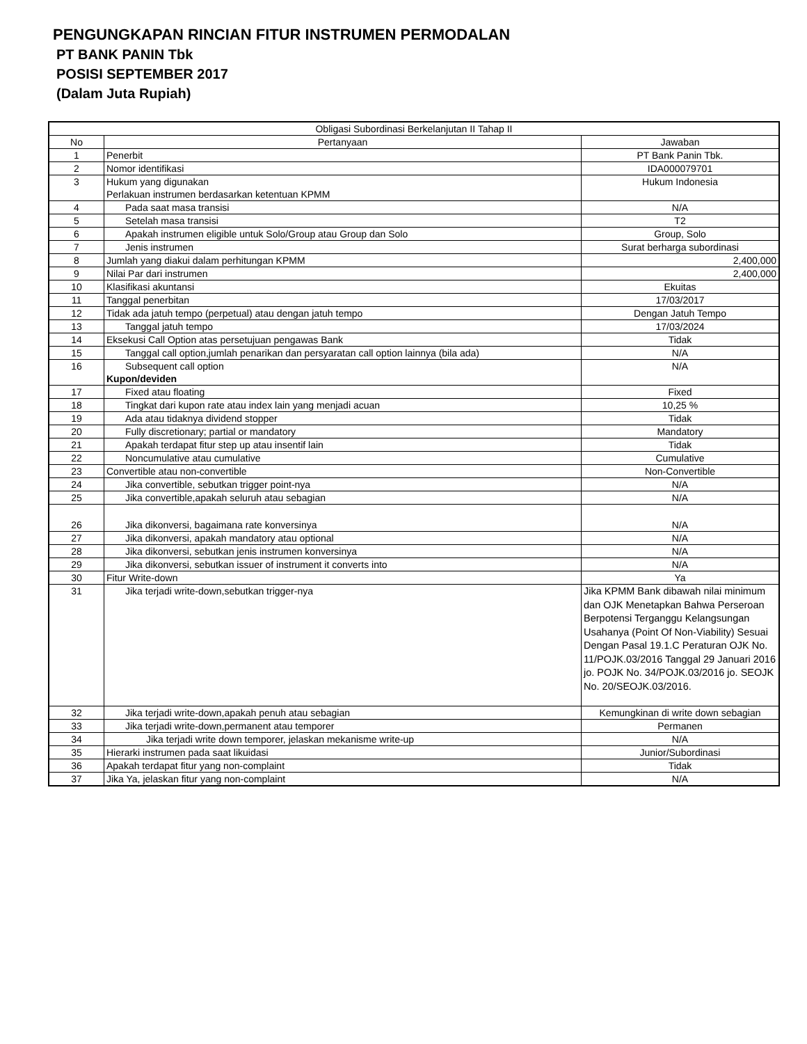PENGUNGKAPAN RINCIAN FITUR INSTRUMEN PERMODALAN
PT BANK PANIN Tbk
POSISI SEPTEMBER 2017
(Dalam Juta Rupiah)
| Obligasi Subordinasi Berkelanjutan II Tahap II | | |
| --- | --- | --- |
| No | Pertanyaan | Jawaban |
| 1 | Penerbit | PT Bank Panin Tbk. |
| 2 | Nomor identifikasi | IDA000079701 |
| 3 | Hukum yang digunakan Perlakuan instrumen berdasarkan ketentuan KPMM | Hukum Indonesia |
| 4 | Pada saat masa transisi | N/A |
| 5 | Setelah masa transisi | T2 |
| 6 | Apakah instrumen eligible untuk Solo/Group atau Group dan Solo | Group, Solo |
| 7 | Jenis instrumen | Surat berharga subordinasi |
| 8 | Jumlah yang diakui dalam perhitungan KPMM | 2,400,000 |
| 9 | Nilai Par dari instrumen | 2,400,000 |
| 10 | Klasifikasi akuntansi | Ekuitas |
| 11 | Tanggal penerbitan | 17/03/2017 |
| 12 | Tidak ada jatuh tempo (perpetual) atau dengan jatuh tempo | Dengan Jatuh Tempo |
| 13 | Tanggal jatuh tempo | 17/03/2024 |
| 14 | Eksekusi Call Option atas persetujuan pengawas Bank | Tidak |
| 15 | Tanggal call option,jumlah penarikan dan persyaratan call option lainnya (bila ada) | N/A |
| 16 | Subsequent call option Kupon/deviden | N/A |
| 17 | Fixed atau floating | Fixed |
| 18 | Tingkat dari kupon rate atau index lain yang menjadi acuan | 10,25 % |
| 19 | Ada atau tidaknya dividend stopper | Tidak |
| 20 | Fully discretionary; partial or mandatory | Mandatory |
| 21 | Apakah terdapat fitur step up atau insentif lain | Tidak |
| 22 | Noncumulative atau cumulative | Cumulative |
| 23 | Convertible atau non-convertible | Non-Convertible |
| 24 | Jika convertible, sebutkan trigger point-nya | N/A |
| 25 | Jika convertible,apakah seluruh atau sebagian | N/A |
| 26 | Jika dikonversi, bagaimana rate konversinya | N/A |
| 27 | Jika dikonversi, apakah mandatory atau optional | N/A |
| 28 | Jika dikonversi, sebutkan jenis instrumen konversinya | N/A |
| 29 | Jika dikonversi, sebutkan issuer of instrument it converts into | N/A |
| 30 | Fitur Write-down | Ya |
| 31 | Jika terjadi write-down,sebutkan trigger-nya | Jika KPMM Bank dibawah nilai minimum dan OJK Menetapkan Bahwa Perseroan Berpotensi Terganggu Kelangsungan Usahanya (Point Of Non-Viability) Sesuai Dengan Pasal 19.1.C Peraturan OJK No. 11/POJK.03/2016 Tanggal 29 Januari 2016 jo. POJK No. 34/POJK.03/2016 jo. SEOJK No. 20/SEOJK.03/2016. |
| 32 | Jika terjadi write-down,apakah penuh atau sebagian | Kemungkinan di write down sebagian |
| 33 | Jika terjadi write-down,permanent atau temporer | Permanen |
| 34 | Jika terjadi write down temporer, jelaskan mekanisme write-up | N/A |
| 35 | Hierarki instrumen pada saat likuidasi | Junior/Subordinasi |
| 36 | Apakah terdapat fitur yang non-complaint | Tidak |
| 37 | Jika Ya, jelaskan fitur yang non-complaint | N/A |